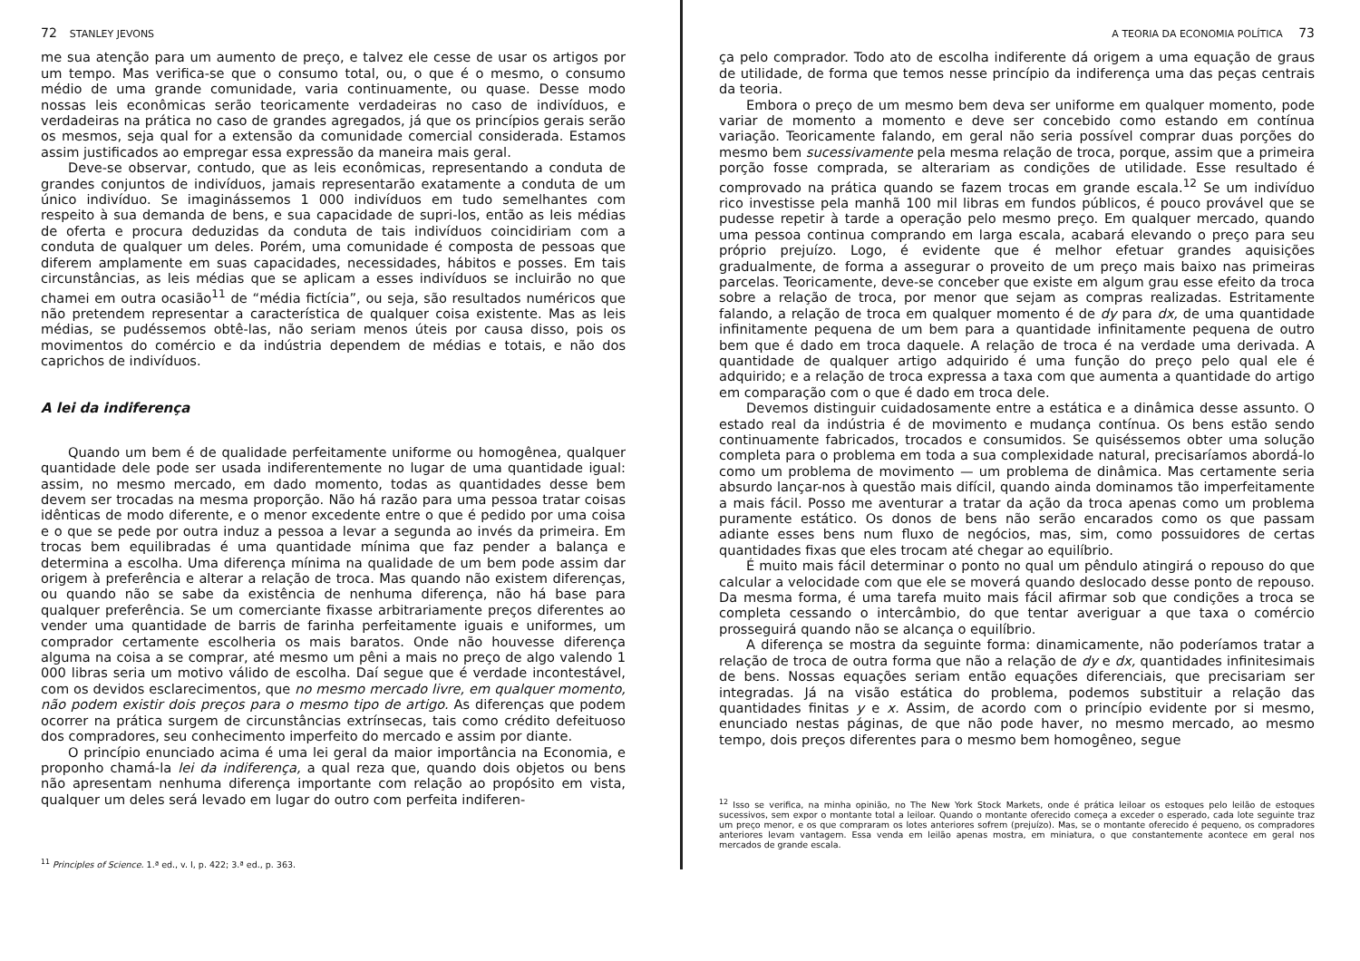72 STANLEY JEVONS
me sua atenção para um aumento de preço, e talvez ele cesse de usar os artigos por um tempo. Mas verifica-se que o consumo total, ou, o que é o mesmo, o consumo médio de uma grande comunidade, varia continuamente, ou quase. Desse modo nossas leis econômicas serão teoricamente verdadeiras no caso de indivíduos, e verdadeiras na prática no caso de grandes agregados, já que os princípios gerais serão os mesmos, seja qual for a extensão da comunidade comercial considerada. Estamos assim justificados ao empregar essa expressão da maneira mais geral.
Deve-se observar, contudo, que as leis econômicas, representando a conduta de grandes conjuntos de indivíduos, jamais representarão exatamente a conduta de um único indivíduo. Se imaginássemos 1 000 indivíduos em tudo semelhantes com respeito à sua demanda de bens, e sua capacidade de supri-los, então as leis médias de oferta e procura deduzidas da conduta de tais indivíduos coincidiriam com a conduta de qualquer um deles. Porém, uma comunidade é composta de pessoas que diferem amplamente em suas capacidades, necessidades, hábitos e posses. Em tais circunstâncias, as leis médias que se aplicam a esses indivíduos se incluirão no que chamei em outra ocasião<sup>11</sup> de “média fictícia”, ou seja, são resultados numéricos que não pretendem representar a característica de qualquer coisa existente. Mas as leis médias, se pudéssemos obtê-las, não seriam menos úteis por causa disso, pois os movimentos do comércio e da indústria dependem de médias e totais, e não dos caprichos de indivíduos.
A lei da indiferença
Quando um bem é de qualidade perfeitamente uniforme ou homogênea, qualquer quantidade dele pode ser usada indiferentemente no lugar de uma quantidade igual: assim, no mesmo mercado, em dado momento, todas as quantidades desse bem devem ser trocadas na mesma proporção. Não há razão para uma pessoa tratar coisas idênticas de modo diferente, e o menor excedente entre o que é pedido por uma coisa e o que se pede por outra induz a pessoa a levar a segunda ao invés da primeira. Em trocas bem equilibradas é uma quantidade mínima que faz pender a balança e determina a escolha. Uma diferença mínima na qualidade de um bem pode assim dar origem à preferência e alterar a relação de troca. Mas quando não existem diferenças, ou quando não se sabe da existência de nenhuma diferença, não há base para qualquer preferência. Se um comerciante fixasse arbitrariamente preços diferentes ao vender uma quantidade de barris de farinha perfeitamente iguais e uniformes, um comprador certamente escolheria os mais baratos. Onde não houvesse diferença alguma na coisa a se comprar, até mesmo um pêni a mais no preço de algo valendo 1 000 libras seria um motivo válido de escolha. Daí segue que é verdade incontestável, com os devidos esclarecimentos, que no mesmo mercado livre, em qualquer momento, não podem existir dois preços para o mesmo tipo de artigo. As diferenças que podem ocorrer na prática surgem de circunstâncias extrínsecas, tais como crédito defeituoso dos compradores, seu conhecimento imperfeito do mercado e assim por diante.
O princípio enunciado acima é uma lei geral da maior importância na Economia, e proponho chamá-la lei da indiferença, a qual reza que, quando dois objetos ou bens não apresentam nenhuma diferença importante com relação ao propósito em vista, qualquer um deles será levado em lugar do outro com perfeita indiferen-
<sup>11</sup> Principles of Science. 1.ª ed., v. I, p. 422; 3.ª ed., p. 363.
A TEORIA DA ECONOMIA POLÍTICA 73
ça pelo comprador. Todo ato de escolha indiferente dá origem a uma equação de graus de utilidade, de forma que temos nesse princípio da indiferença uma das peças centrais da teoria.
Embora o preço de um mesmo bem deva ser uniforme em qualquer momento, pode variar de momento a momento e deve ser concebido como estando em contínua variação. Teoricamente falando, em geral não seria possível comprar duas porções do mesmo bem sucessivamente pela mesma relação de troca, porque, assim que a primeira porção fosse comprada, se alterariam as condições de utilidade. Esse resultado é comprovado na prática quando se fazem trocas em grande escala.<sup>12</sup> Se um indivíduo rico investisse pela manhã 100 mil libras em fundos públicos, é pouco provável que se pudesse repetir à tarde a operação pelo mesmo preço. Em qualquer mercado, quando uma pessoa continua comprando em larga escala, acabará elevando o preço para seu próprio prejuízo. Logo, é evidente que é melhor efetuar grandes aquisições gradualmente, de forma a assegurar o proveito de um preço mais baixo nas primeiras parcelas. Teoricamente, deve-se conceber que existe em algum grau esse efeito da troca sobre a relação de troca, por menor que sejam as compras realizadas. Estritamente falando, a relação de troca em qualquer momento é de dy para dx, de uma quantidade infinitamente pequena de um bem para a quantidade infinitamente pequena de outro bem que é dado em troca daquele. A relação de troca é na verdade uma derivada. A quantidade de qualquer artigo adquirido é uma função do preço pelo qual ele é adquirido; e a relação de troca expressa a taxa com que aumenta a quantidade do artigo em comparação com o que é dado em troca dele.
Devemos distinguir cuidadosamente entre a estática e a dinâmica desse assunto. O estado real da indústria é de movimento e mudança contínua. Os bens estão sendo continuamente fabricados, trocados e consumidos. Se quiséssemos obter uma solução completa para o problema em toda a sua complexidade natural, precisaríamos abordá-lo como um problema de movimento — um problema de dinâmica. Mas certamente seria absurdo lançar-nos à questão mais difícil, quando ainda dominamos tão imperfeitamente a mais fácil. Posso me aventurar a tratar da ação da troca apenas como um problema puramente estático. Os donos de bens não serão encarados como os que passam adiante esses bens num fluxo de negócios, mas, sim, como possuidores de certas quantidades fixas que eles trocam até chegar ao equilíbrio.
É muito mais fácil determinar o ponto no qual um pêndulo atingirá o repouso do que calcular a velocidade com que ele se moverá quando deslocado desse ponto de repouso. Da mesma forma, é uma tarefa muito mais fácil afirmar sob que condições a troca se completa cessando o intercâmbio, do que tentar averiguar a que taxa o comércio prosseguirá quando não se alcança o equilíbrio.
A diferença se mostra da seguinte forma: dinamicamente, não poderíamos tratar a relação de troca de outra forma que não a relação de dy e dx, quantidades infinitesimais de bens. Nossas equações seriam então equações diferenciais, que precisariam ser integradas. Já na visão estática do problema, podemos substituir a relação das quantidades finitas y e x. Assim, de acordo com o princípio evidente por si mesmo, enunciado nestas páginas, de que não pode haver, no mesmo mercado, ao mesmo tempo, dois preços diferentes para o mesmo bem homogêneo, segue
<sup>12</sup> Isso se verifica, na minha opinião, no The New York Stock Markets, onde é prática leiloar os estoques pelo leilão de estoques sucessivos, sem expor o montante total a leiloar. Quando o montante oferecido começa a exceder o esperado, cada lote seguinte traz um preço menor, e os que compraram os lotes anteriores sofrem (prejuízo). Mas, se o montante oferecido é pequeno, os compradores anteriores levam vantagem. Essa venda em leilão apenas mostra, em miniatura, o que constantemente acontece em geral nos mercados de grande escala.